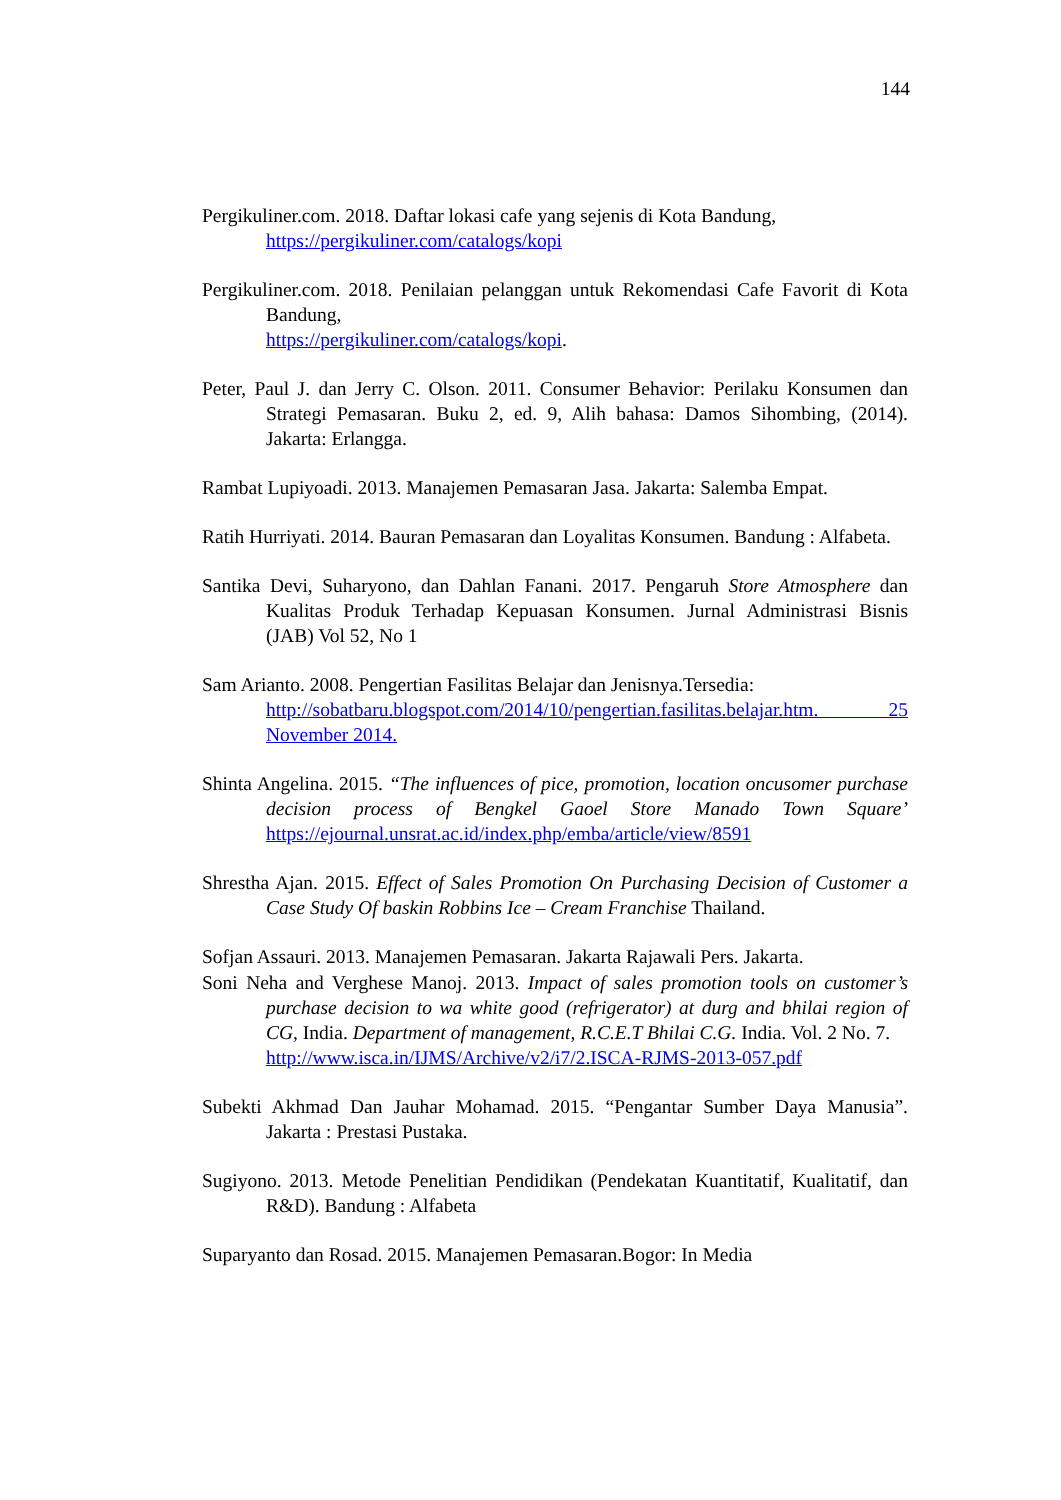144
Pergikuliner.com. 2018. Daftar lokasi cafe yang sejenis di Kota Bandung,
https://pergikuliner.com/catalogs/kopi
Pergikuliner.com. 2018. Penilaian pelanggan untuk Rekomendasi Cafe Favorit di Kota Bandung,
https://pergikuliner.com/catalogs/kopi.
Peter, Paul J. dan Jerry C. Olson. 2011. Consumer Behavior: Perilaku Konsumen dan Strategi Pemasaran. Buku 2, ed. 9, Alih bahasa: Damos Sihombing, (2014). Jakarta: Erlangga.
Rambat Lupiyoadi. 2013. Manajemen Pemasaran Jasa. Jakarta: Salemba Empat.
Ratih Hurriyati. 2014. Bauran Pemasaran dan Loyalitas Konsumen. Bandung : Alfabeta.
Santika Devi, Suharyono, dan Dahlan Fanani. 2017. Pengaruh Store Atmosphere dan Kualitas Produk Terhadap Kepuasan Konsumen. Jurnal Administrasi Bisnis (JAB) Vol 52, No 1
Sam Arianto. 2008. Pengertian Fasilitas Belajar dan Jenisnya.Tersedia:
http://sobatbaru.blogspot.com/2014/10/pengertian.fasilitas.belajar.htm. 25 November 2014.
Shinta Angelina. 2015. “The influences of pice, promotion, location oncusomer purchase decision process of Bengkel Gaoel Store Manado Town Square’ https://ejournal.unsrat.ac.id/index.php/emba/article/view/8591
Shrestha Ajan. 2015. Effect of Sales Promotion On Purchasing Decision of Customer a Case Study Of baskin Robbins Ice – Cream Franchise Thailand.
Sofjan Assauri. 2013. Manajemen Pemasaran. Jakarta Rajawali Pers. Jakarta.
Soni Neha and Verghese Manoj. 2013. Impact of sales promotion tools on customer’s purchase decision to wa white good (refrigerator) at durg and bhilai region of CG, India. Department of management, R.C.E.T Bhilai C.G. India. Vol. 2 No. 7.
http://www.isca.in/IJMS/Archive/v2/i7/2.ISCA-RJMS-2013-057.pdf
Subekti Akhmad Dan Jauhar Mohamad. 2015. “Pengantar Sumber Daya Manusia”. Jakarta : Prestasi Pustaka.
Sugiyono. 2013. Metode Penelitian Pendidikan (Pendekatan Kuantitatif, Kualitatif, dan R&D). Bandung : Alfabeta
Suparyanto dan Rosad. 2015. Manajemen Pemasaran.Bogor: In Media